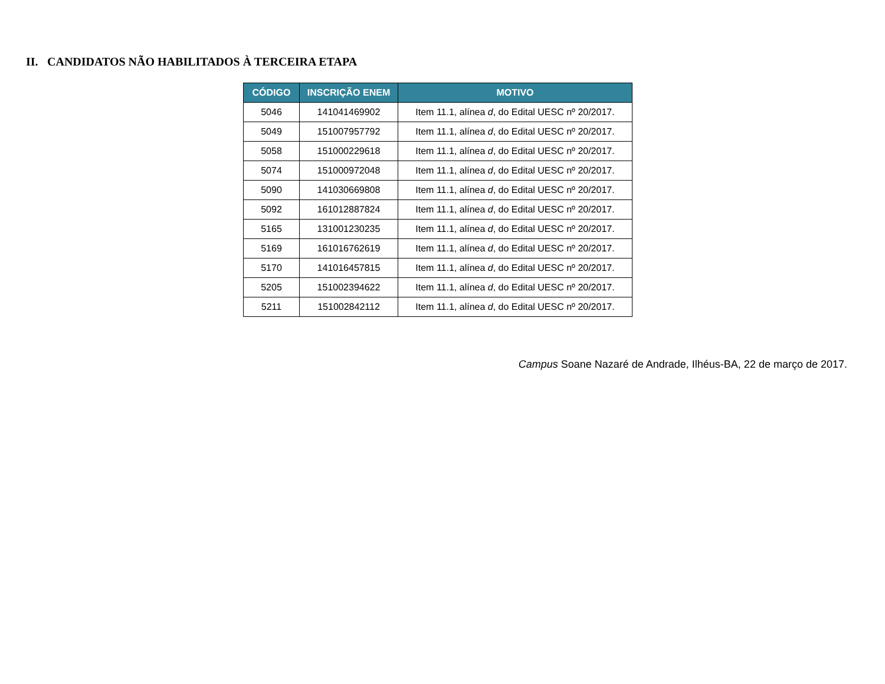II. CANDIDATOS NÃO HABILITADOS À TERCEIRA ETAPA
| CÓDIGO | INSCRIÇÃO ENEM | MOTIVO |
| --- | --- | --- |
| 5046 | 141041469902 | Item 11.1, alínea d , do Edital UESC nº 20/2017. |
| 5049 | 151007957792 | Item 11.1, alínea d , do Edital UESC nº 20/2017. |
| 5058 | 151000229618 | Item 11.1, alínea d , do Edital UESC nº 20/2017. |
| 5074 | 151000972048 | Item 11.1, alínea d , do Edital UESC nº 20/2017. |
| 5090 | 141030669808 | Item 11.1, alínea d , do Edital UESC nº 20/2017. |
| 5092 | 161012887824 | Item 11.1, alínea d , do Edital UESC nº 20/2017. |
| 5165 | 131001230235 | Item 11.1, alínea d , do Edital UESC nº 20/2017. |
| 5169 | 161016762619 | Item 11.1, alínea d , do Edital UESC nº 20/2017. |
| 5170 | 141016457815 | Item 11.1, alínea d , do Edital UESC nº 20/2017. |
| 5205 | 151002394622 | Item 11.1, alínea d , do Edital UESC nº 20/2017. |
| 5211 | 151002842112 | Item 11.1, alínea d , do Edital UESC nº 20/2017. |
Campus Soane Nazaré de Andrade, Ilhéus-BA, 22 de março de 2017.